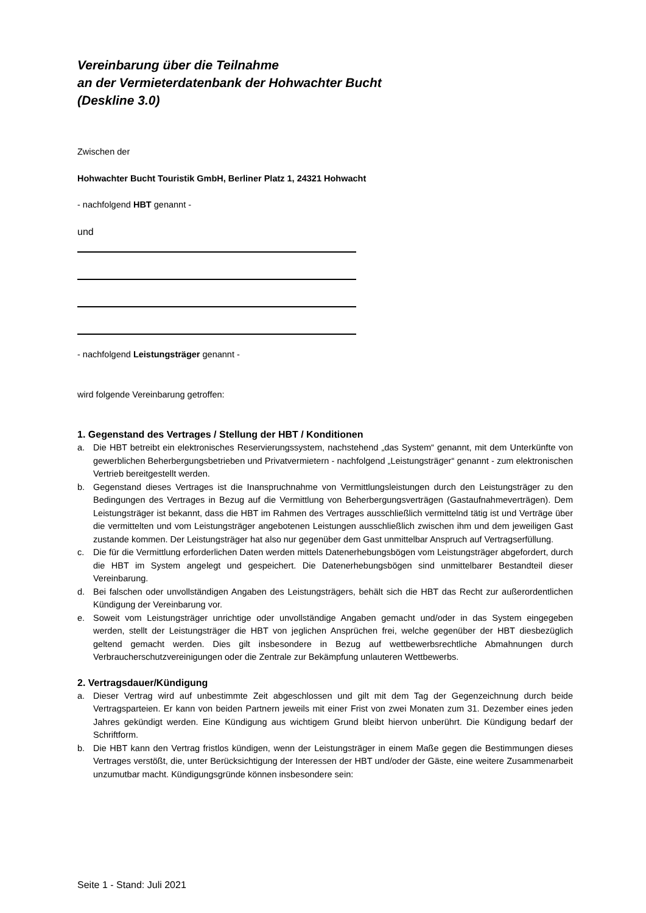Vereinbarung über die Teilnahme
an der Vermieterdatenbank der Hohwachter Bucht
(Deskline 3.0)
Zwischen der
Hohwachter Bucht Touristik GmbH, Berliner Platz 1, 24321 Hohwacht
- nachfolgend HBT genannt -
und
- nachfolgend Leistungsträger genannt -
wird folgende Vereinbarung getroffen:
1. Gegenstand des Vertrages / Stellung der HBT / Konditionen
a. Die HBT betreibt ein elektronisches Reservierungssystem, nachstehend „das System“ genannt, mit dem Unterkünfte von gewerblichen Beherbergungsbetrieben und Privatvermietern - nachfolgend „Leistungsträger“ genannt - zum elektronischen Vertrieb bereitgestellt werden.
b. Gegenstand dieses Vertrages ist die Inanspruchnahme von Vermittlungsleistungen durch den Leistungsträger zu den Bedingungen des Vertrages in Bezug auf die Vermittlung von Beherbergungsverträgen (Gastaufnahmeverträgen). Dem Leistungsträger ist bekannt, dass die HBT im Rahmen des Vertrages ausschließlich vermittelnd tätig ist und Verträge über die vermittelten und vom Leistungsträger angebotenen Leistungen ausschließlich zwischen ihm und dem jeweiligen Gast zustande kommen. Der Leistungsträger hat also nur gegenüber dem Gast unmittelbar Anspruch auf Vertragserfüllung.
c. Die für die Vermittlung erforderlichen Daten werden mittels Datenerhebungsbögen vom Leistungsträger abgefordert, durch die HBT im System angelegt und gespeichert. Die Datenerhebungsbögen sind unmittelbarer Bestandteil dieser Vereinbarung.
d. Bei falschen oder unvollständigen Angaben des Leistungsträgers, behält sich die HBT das Recht zur außerordentlichen Kündigung der Vereinbarung vor.
e. Soweit vom Leistungsträger unrichtige oder unvollständige Angaben gemacht und/oder in das System eingegeben werden, stellt der Leistungsträger die HBT von jeglichen Ansprüchen frei, welche gegenüber der HBT diesbezüglich geltend gemacht werden. Dies gilt insbesondere in Bezug auf wettbewerbsrechtliche Abmahnungen durch Verbraucherschutzvereinigungen oder die Zentrale zur Bekämpfung unlauteren Wettbewerbs.
2. Vertragsdauer/Kündigung
a. Dieser Vertrag wird auf unbestimmte Zeit abgeschlossen und gilt mit dem Tag der Gegenzeichnung durch beide Vertragsparteien. Er kann von beiden Partnern jeweils mit einer Frist von zwei Monaten zum 31. Dezember eines jeden Jahres gekündigt werden. Eine Kündigung aus wichtigem Grund bleibt hiervon unberührt. Die Kündigung bedarf der Schriftform.
b. Die HBT kann den Vertrag fristlos kündigen, wenn der Leistungsträger in einem Maße gegen die Bestimmungen dieses Vertrages verstößt, die, unter Berücksichtigung der Interessen der HBT und/oder der Gäste, eine weitere Zusammenarbeit unzumutbar macht. Kündigungsgründe können insbesondere sein:
Seite 1 - Stand: Juli 2021